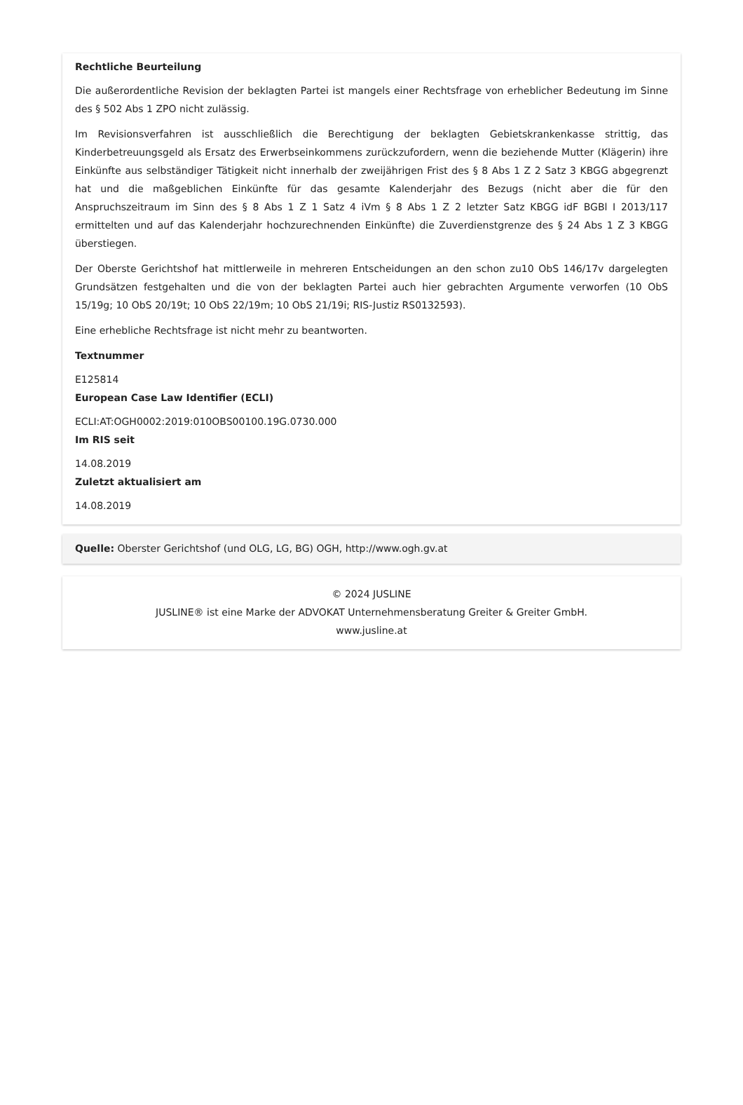Rechtliche Beurteilung
Die außerordentliche Revision der beklagten Partei ist mangels einer Rechtsfrage von erheblicher Bedeutung im Sinne des § 502 Abs 1 ZPO nicht zulässig.
Im Revisionsverfahren ist ausschließlich die Berechtigung der beklagten Gebietskrankenkasse strittig, das Kinderbetreuungsgeld als Ersatz des Erwerbseinkommens zurückzufordern, wenn die beziehende Mutter (Klägerin) ihre Einkünfte aus selbständiger Tätigkeit nicht innerhalb der zweijährigen Frist des § 8 Abs 1 Z 2 Satz 3 KBGG abgegrenzt hat und die maßgeblichen Einkünfte für das gesamte Kalenderjahr des Bezugs (nicht aber die für den Anspruchszeitraum im Sinn des § 8 Abs 1 Z 1 Satz 4 iVm § 8 Abs 1 Z 2 letzter Satz KBGG idF BGBl I 2013/117 ermittelten und auf das Kalenderjahr hochzurechnenden Einkünfte) die Zuverdienstgrenze des § 24 Abs 1 Z 3 KBGG überstiegen.
Der Oberste Gerichtshof hat mittlerweile in mehreren Entscheidungen an den schon zu10 ObS 146/17v dargelegten Grundsätzen festgehalten und die von der beklagten Partei auch hier gebrachten Argumente verworfen (10 ObS 15/19g; 10 ObS 20/19t; 10 ObS 22/19m; 10 ObS 21/19i; RIS-Justiz RS0132593).
Eine erhebliche Rechtsfrage ist nicht mehr zu beantworten.
Textnummer
E125814
European Case Law Identifier (ECLI)
ECLI:AT:OGH0002:2019:010OBS00100.19G.0730.000
Im RIS seit
14.08.2019
Zuletzt aktualisiert am
14.08.2019
Quelle: Oberster Gerichtshof (und OLG, LG, BG) OGH, http://www.ogh.gv.at
© 2024 JUSLINE
JUSLINE® ist eine Marke der ADVOKAT Unternehmensberatung Greiter & Greiter GmbH.
www.jusline.at